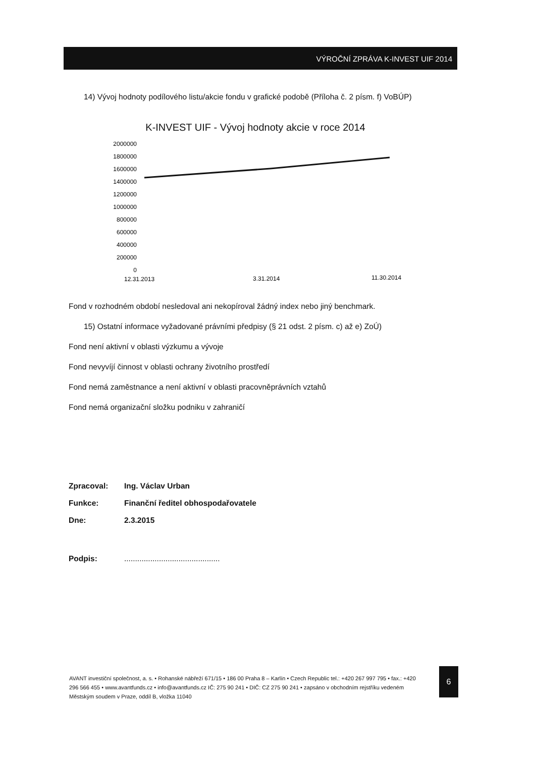VÝROČNÍ ZPRÁVA K-INVEST UIF 2014
14) Vývoj hodnoty podílového listu/akcie fondu v grafické podobě (Příloha č. 2 písm. f) VoBÚP)
K-INVEST UIF - Vývoj hodnoty akcie v roce 2014
2000000
1800000
1600000
1400000
1200000
1000000
800000
600000
400000
200000
0
12.31.2013
3.31.2014
11.30.2014
Fond v rozhodném období nesledoval ani nekopíroval žádný index nebo jiný benchmark.
15) Ostatní informace vyžadované právními předpisy (§ 21 odst. 2 písm. c) až e) ZoÚ)
Fond není aktivní v oblasti výzkumu a vývoje
Fond nevyvíjí činnost v oblasti ochrany životního prostředí
Fond nemá zaměstnance a není aktivní v oblasti pracovněprávních vztahů
Fond nemá organizační složku podniku v zahraničí
| Zpracoval: | Ing. Václav Urban |
| Funkce: | Finanční ředitel obhospodařovatele |
| Dne: | 2.3.2015 |
| Podpis: | ............................................ |
AVANT investiční společnost, a. s. • Rohanské nábřeží 671/15 • 186 00 Praha 8 – Karlín • Czech Republic tel.: +420 267 997 795 • fax.: +420 296 566 455 • www.avantfunds.cz • info@avantfunds.cz IČ: 275 90 241 • DIČ: CZ 275 90 241 • zapsáno v obchodním rejstříku vedeném Městským soudem v Praze, oddíl B, vložka 11040
6